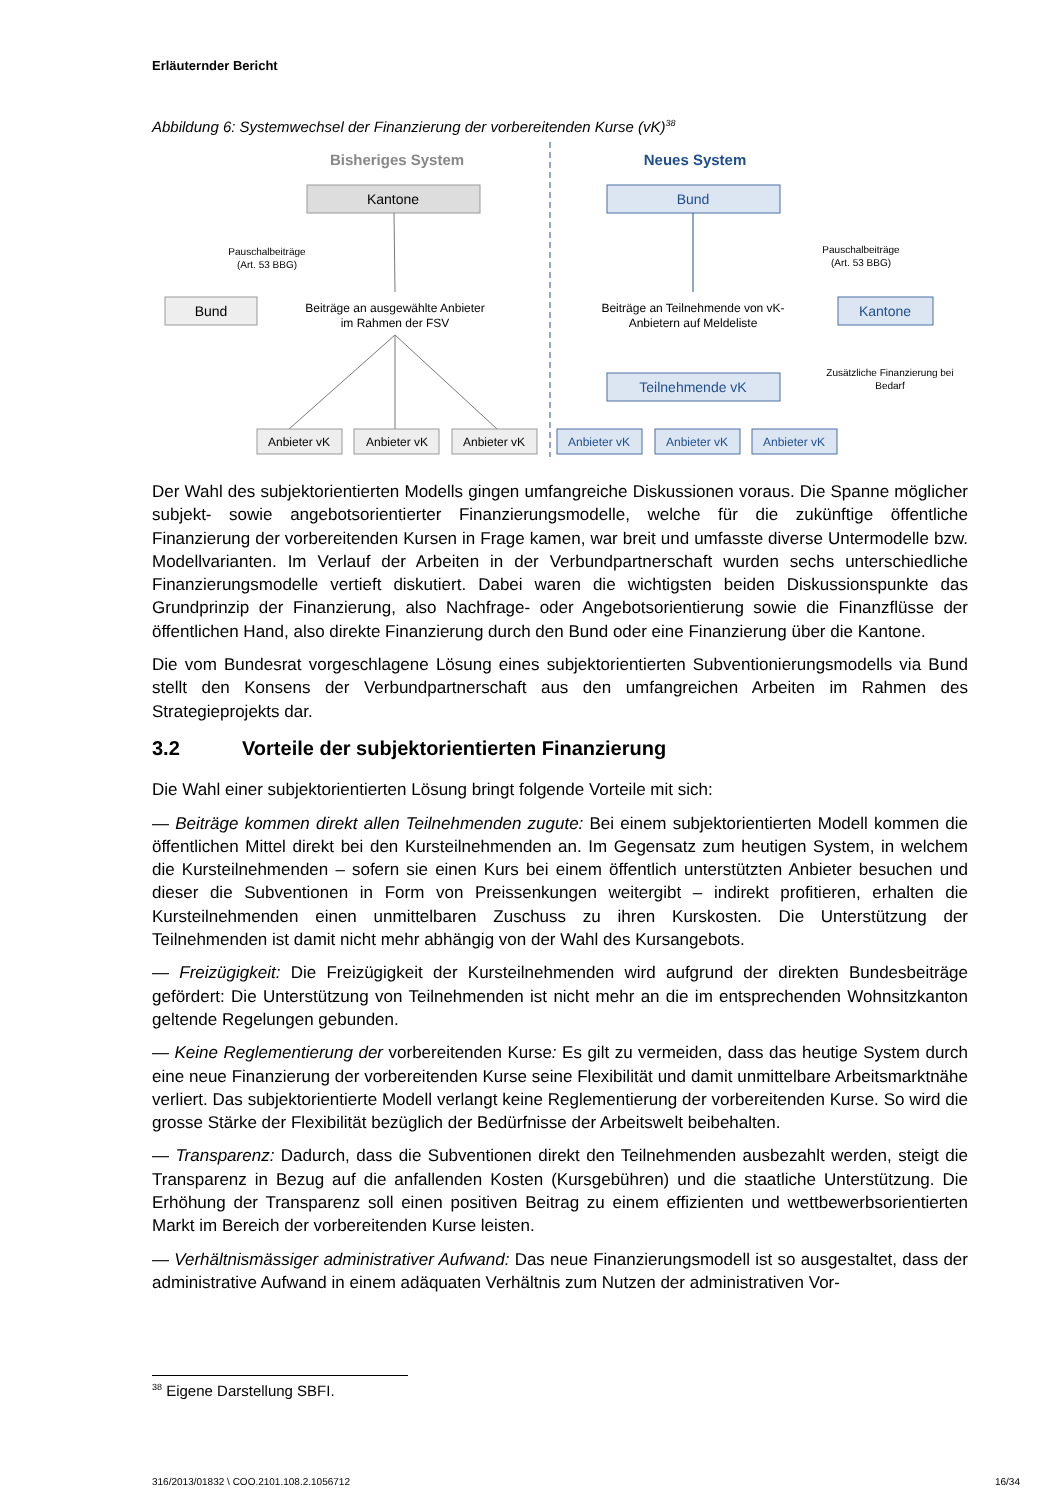Erläuternder Bericht
Abbildung 6: Systemwechsel der Finanzierung der vorbereitenden Kurse (vK)<sup>38</sup>
Bisheriges System
Neues System
Kantone
Bund
Pauschalbeiträge
(Art. 53 BBG)
Beiträge an ausgewählte Anbieter
im Rahmen der FSV
Anbieter vK
Anbieter vK
Anbieter vK
Bund
Pauschalbeiträge
(Art. 53 BBG)
Kantone
Beiträge an Teilnehmende von vK-
Anbietern auf Meldeliste
Zusätzliche Finanzierung bei
Bedarf
Teilnehmende vK
Anbieter vK
Anbieter vK
Anbieter vK
Der Wahl des subjektorientierten Modells gingen umfangreiche Diskussionen voraus. Die Spanne möglicher subjekt- sowie angebotsorientierter Finanzierungsmodelle, welche für die zukünftige öffentliche Finanzierung der vorbereitenden Kursen in Frage kamen, war breit und umfasste diverse Untermodelle bzw. Modellvarianten. Im Verlauf der Arbeiten in der Verbundpartnerschaft wurden sechs unterschiedliche Finanzierungsmodelle vertieft diskutiert. Dabei waren die wichtigsten beiden Diskussionspunkte das Grundprinzip der Finanzierung, also Nachfrage- oder Angebotsorientierung sowie die Finanzflüsse der öffentlichen Hand, also direkte Finanzierung durch den Bund oder eine Finanzierung über die Kantone.
Die vom Bundesrat vorgeschlagene Lösung eines subjektorientierten Subventionierungsmodells via Bund stellt den Konsens der Verbundpartnerschaft aus den umfangreichen Arbeiten im Rahmen des Strategieprojekts dar.
3.2 Vorteile der subjektorientierten Finanzierung
Die Wahl einer subjektorientierten Lösung bringt folgende Vorteile mit sich:
— Beiträge kommen direkt allen Teilnehmenden zugute: Bei einem subjektorientierten Modell kommen die öffentlichen Mittel direkt bei den Kursteilnehmenden an. Im Gegensatz zum heutigen System, in welchem die Kursteilnehmenden – sofern sie einen Kurs bei einem öffentlich unterstützten Anbieter besuchen und dieser die Subventionen in Form von Preissenkungen weitergibt – indirekt profitieren, erhalten die Kursteilnehmenden einen unmittelbaren Zuschuss zu ihren Kurskosten. Die Unterstützung der Teilnehmenden ist damit nicht mehr abhängig von der Wahl des Kursangebots.
— Freizügigkeit: Die Freizügigkeit der Kursteilnehmenden wird aufgrund der direkten Bundesbeiträge gefördert: Die Unterstützung von Teilnehmenden ist nicht mehr an die im entsprechenden Wohnsitzkanton geltende Regelungen gebunden.
— Keine Reglementierung der vorbereitenden Kurse: Es gilt zu vermeiden, dass das heutige System durch eine neue Finanzierung der vorbereitenden Kurse seine Flexibilität und damit unmittelbare Arbeitsmarktnähe verliert. Das subjektorientierte Modell verlangt keine Reglementierung der vorbereitenden Kurse. So wird die grosse Stärke der Flexibilität bezüglich der Bedürfnisse der Arbeitswelt beibehalten.
— Transparenz: Dadurch, dass die Subventionen direkt den Teilnehmenden ausbezahlt werden, steigt die Transparenz in Bezug auf die anfallenden Kosten (Kursgebühren) und die staatliche Unterstützung. Die Erhöhung der Transparenz soll einen positiven Beitrag zu einem effizienten und wettbewerbsorientierten Markt im Bereich der vorbereitenden Kurse leisten.
— Verhältnismässiger administrativer Aufwand: Das neue Finanzierungsmodell ist so ausgestaltet, dass der administrative Aufwand in einem adäquaten Verhältnis zum Nutzen der administrativen Vor-
<sup>38</sup> Eigene Darstellung SBFI.
316/2013/01832 \ COO.2101.108.2.1056712 16/34